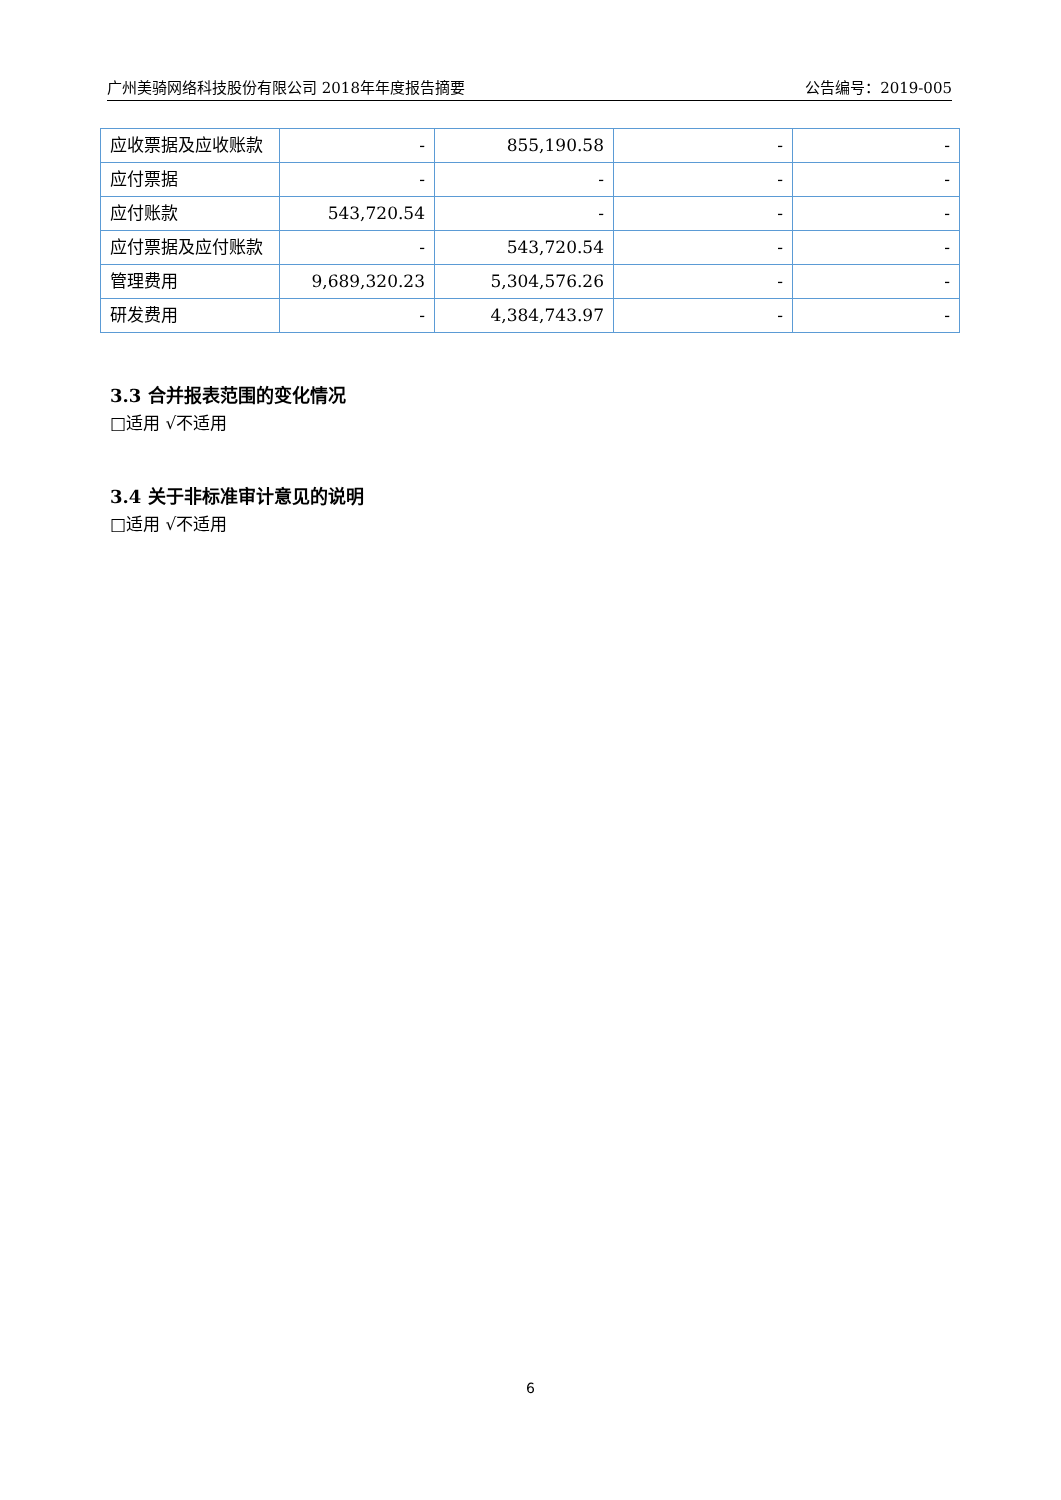广州美骑网络科技股份有限公司 2018年年度报告摘要 公告编号：2019-005
| 应收票据及应收账款 | - | 855,190.58 | - | - |
| 应付票据 | - | - | - | - |
| 应付账款 | 543,720.54 | - | - | - |
| 应付票据及应付账款 | - | 543,720.54 | - | - |
| 管理费用 | 9,689,320.23 | 5,304,576.26 | - | - |
| 研发费用 | - | 4,384,743.97 | - | - |
3.3 合并报表范围的变化情况
□适用 √不适用
3.4 关于非标准审计意见的说明
□适用 √不适用
6